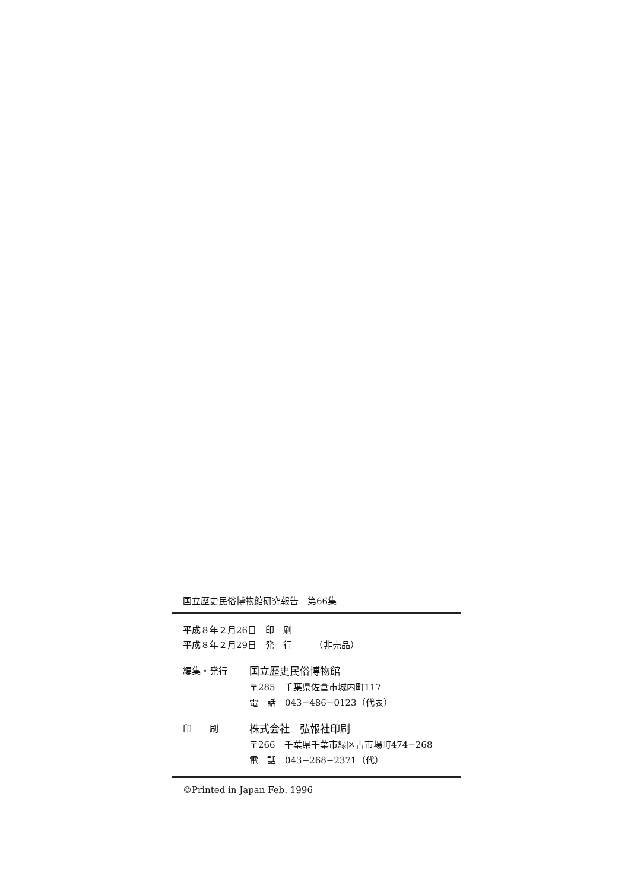国立歴史民俗博物館研究報告　第66集
平成８年２月26日　印　刷
平成８年２月29日　発　行　　　（非売品）
編集・発行 国立歴史民俗博物館
〒285　千葉県佐倉市城内町117
電　話　043−486−0123（代表）
印　　刷 株式会社　弘報社印刷
〒266　千葉県千葉市緑区古市場町474−268
電　話　043−268−2371（代）
©Printed in Japan Feb. 1996